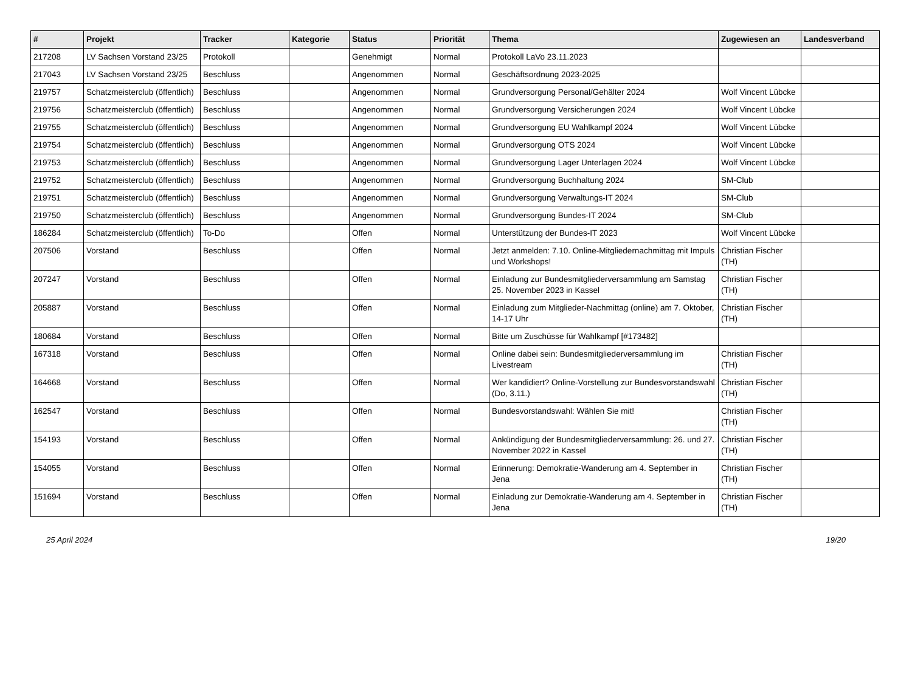| # | Projekt | Tracker | Kategorie | Status | Priorität | Thema | Zugewiesen an | Landesverband |
| --- | --- | --- | --- | --- | --- | --- | --- | --- |
| 217208 | LV Sachsen Vorstand 23/25 | Protokoll | | Genehmigt | Normal | Protokoll LaVo 23.11.2023 | | |
| 217043 | LV Sachsen Vorstand 23/25 | Beschluss | | Angenommen | Normal | Geschäftsordnung 2023-2025 | | |
| 219757 | Schatzmeisterclub (öffentlich) | Beschluss | | Angenommen | Normal | Grundversorgung Personal/Gehälter 2024 | Wolf Vincent Lübcke | |
| 219756 | Schatzmeisterclub (öffentlich) | Beschluss | | Angenommen | Normal | Grundversorgung Versicherungen 2024 | Wolf Vincent Lübcke | |
| 219755 | Schatzmeisterclub (öffentlich) | Beschluss | | Angenommen | Normal | Grundversorgung EU Wahlkampf 2024 | Wolf Vincent Lübcke | |
| 219754 | Schatzmeisterclub (öffentlich) | Beschluss | | Angenommen | Normal | Grundversorgung OTS 2024 | Wolf Vincent Lübcke | |
| 219753 | Schatzmeisterclub (öffentlich) | Beschluss | | Angenommen | Normal | Grundversorgung Lager Unterlagen 2024 | Wolf Vincent Lübcke | |
| 219752 | Schatzmeisterclub (öffentlich) | Beschluss | | Angenommen | Normal | Grundversorgung Buchhaltung 2024 | SM-Club | |
| 219751 | Schatzmeisterclub (öffentlich) | Beschluss | | Angenommen | Normal | Grundversorgung Verwaltungs-IT 2024 | SM-Club | |
| 219750 | Schatzmeisterclub (öffentlich) | Beschluss | | Angenommen | Normal | Grundversorgung Bundes-IT 2024 | SM-Club | |
| 186284 | Schatzmeisterclub (öffentlich) | To-Do | | Offen | Normal | Unterstützung der Bundes-IT 2023 | Wolf Vincent Lübcke | |
| 207506 | Vorstand | Beschluss | | Offen | Normal | Jetzt anmelden: 7.10. Online-Mitgliedernachmittag mit Impuls und Workshops! | Christian Fischer (TH) | |
| 207247 | Vorstand | Beschluss | | Offen | Normal | Einladung zur Bundesmitgliederversammlung am Samstag 25. November 2023 in Kassel | Christian Fischer (TH) | |
| 205887 | Vorstand | Beschluss | | Offen | Normal | Einladung zum Mitglieder-Nachmittag (online) am 7. Oktober, 14-17 Uhr | Christian Fischer (TH) | |
| 180684 | Vorstand | Beschluss | | Offen | Normal | Bitte um Zuschüsse für Wahlkampf [#173482] | | |
| 167318 | Vorstand | Beschluss | | Offen | Normal | Online dabei sein: Bundesmitgliederversammlung im Livestream | Christian Fischer (TH) | |
| 164668 | Vorstand | Beschluss | | Offen | Normal | Wer kandidiert? Online-Vorstellung zur Bundesvorstandswahl (Do, 3.11.) | Christian Fischer (TH) | |
| 162547 | Vorstand | Beschluss | | Offen | Normal | Bundesvorstandswahl: Wählen Sie mit! | Christian Fischer (TH) | |
| 154193 | Vorstand | Beschluss | | Offen | Normal | Ankündigung der Bundesmitgliederversammlung: 26. und 27. November 2022 in Kassel | Christian Fischer (TH) | |
| 154055 | Vorstand | Beschluss | | Offen | Normal | Erinnerung: Demokratie-Wanderung am 4. September in Jena | Christian Fischer (TH) | |
| 151694 | Vorstand | Beschluss | | Offen | Normal | Einladung zur Demokratie-Wanderung am 4. September in Jena | Christian Fischer (TH) | |
25 April 2024 19/20